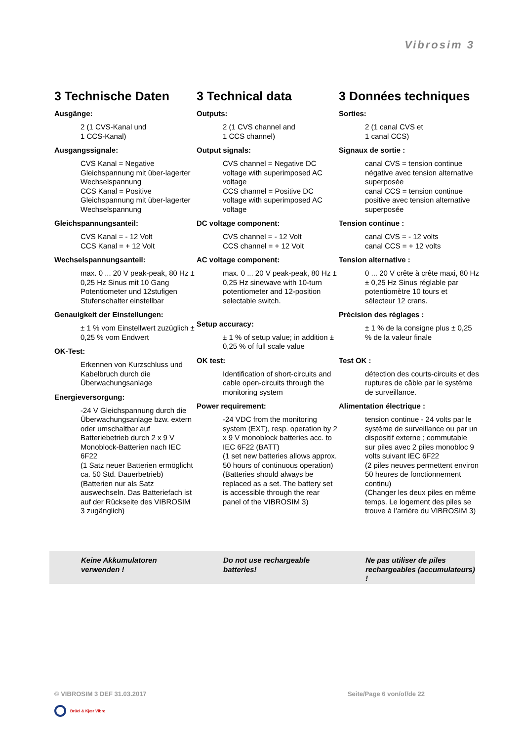Vibrosim 3
3 Technische Daten
Ausgänge:
2 (1 CVS-Kanal und
1 CCS-Kanal)
Ausgangssignale:
CVS Kanal = Negative Gleichspannung mit über-lagerter Wechselspannung
CCS Kanal = Positive Gleichspannung mit über-lagerter Wechselspannung
Gleichspannungsanteil:
CVS Kanal = - 12 Volt
CCS Kanal = + 12 Volt
Wechselspannungsanteil:
max. 0 ... 20 V peak-peak, 80 Hz ± 0,25 Hz Sinus mit 10 Gang Potentiometer und 12stufigen Stufenschalter einstellbar
Genauigkeit der Einstellungen:
± 1 % vom Einstellwert zuzüglich ± 0,25 % vom Endwert
OK-Test:
Erkennen von Kurzschluss und Kabelbruch durch die Überwachungsanlage
Energieversorgung:
-24 V Gleichspannung durch die Überwachungsanlage bzw. extern oder umschaltbar auf Batteriebetrieb durch 2 x 9 V Monoblock-Batterien nach IEC 6F22
(1 Satz neuer Batterien ermöglicht ca. 50 Std. Dauerbetrieb)
(Batterien nur als Satz auswechseln. Das Batteriefach ist auf der Rückseite des VIBROSIM 3 zugänglich)
3 Technical data
Outputs:
2 (1 CVS channel and
1 CCS channel)
Output signals:
CVS channel = Negative DC voltage with superimposed AC voltage
CCS channel = Positive DC voltage with superimposed AC voltage
DC voltage component:
CVS channel = - 12 Volt
CCS channel = + 12 Volt
AC voltage component:
max. 0 ... 20 V peak-peak, 80 Hz ± 0,25 Hz sinewave with 10-turn potentiometer and 12-position selectable switch.
Setup accuracy:
± 1 % of setup value; in addition ± 0,25 % of full scale value
OK test:
Identification of short-circuits and cable open-circuits through the monitoring system
Power requirement:
-24 VDC from the monitoring system (EXT), resp. operation by 2 x 9 V monoblock batteries acc. to IEC 6F22 (BATT)
(1 set new batteries allows approx. 50 hours of continuous operation)
(Batteries should always be replaced as a set. The battery set is accessible through the rear panel of the VIBROSIM 3)
3 Données techniques
Sorties:
2 (1 canal CVS et
1 canal CCS)
Signaux de sortie :
canal CVS = tension continue négative avec tension alternative superposée
canal CCS = tension continue positive avec tension alternative superposée
Tension continue :
canal CVS = - 12 volts
canal CCS = + 12 volts
Tension alternative :
0 ... 20 V crête à crête maxi, 80 Hz ± 0,25 Hz Sinus réglable par potentiomètre 10 tours et sélecteur 12 crans.
Précision des réglages :
± 1 % de la consigne plus ± 0,25 % de la valeur finale
Test OK :
détection des courts-circuits et des ruptures de câble par le système de surveillance.
Alimentation électrique :
tension continue - 24 volts par le système de surveillance ou par un dispositif externe ; commutable sur piles avec 2 piles monobloc 9 volts suivant IEC 6F22
(2 piles neuves permettent environ 50 heures de fonctionnement continu)
(Changer les deux piles en même temps. Le logement des piles se trouve à l’arrière du VIBROSIM 3)
Keine Akkumulatoren verwenden !
Do not use rechargeable batteries!
Ne pas utiliser de piles rechargeables (accumulateurs) !
© VIBROSIM 3 DEF 31.03.2017 Seite/Page 6 von/of/de 22
Brüel & Kjær Vibro